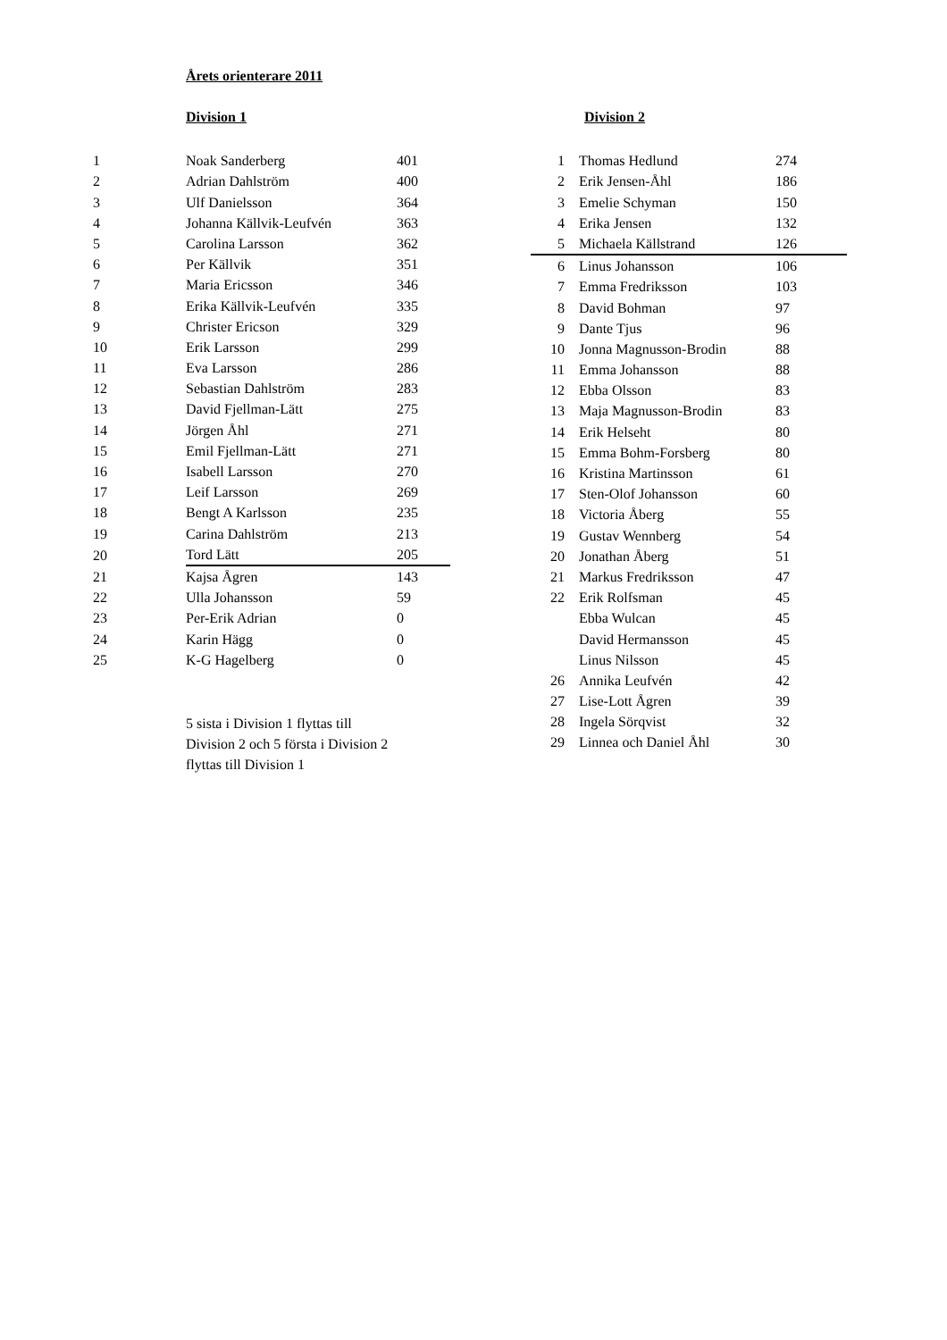Årets orienterare 2011
Division 1
| 1 | Noak Sanderberg | 401 |
| 2 | Adrian Dahlström | 400 |
| 3 | Ulf Danielsson | 364 |
| 4 | Johanna Källvik-Leufvén | 363 |
| 5 | Carolina Larsson | 362 |
| 6 | Per Källvik | 351 |
| 7 | Maria Ericsson | 346 |
| 8 | Erika Källvik-Leufvén | 335 |
| 9 | Christer Ericson | 329 |
| 10 | Erik Larsson | 299 |
| 11 | Eva Larsson | 286 |
| 12 | Sebastian Dahlström | 283 |
| 13 | David Fjellman-Lätt | 275 |
| 14 | Jörgen Åhl | 271 |
| 15 | Emil Fjellman-Lätt | 271 |
| 16 | Isabell Larsson | 270 |
| 17 | Leif Larsson | 269 |
| 18 | Bengt A Karlsson | 235 |
| 19 | Carina Dahlström | 213 |
| 20 | Tord Lätt | 205 |
| 21 | Kajsa Ågren | 143 |
| 22 | Ulla Johansson | 59 |
| 23 | Per-Erik Adrian | 0 |
| 24 | Karin Hägg | 0 |
| 25 | K-G Hagelberg | 0 |
5 sista i Division 1 flyttas till Division 2 och 5 första i Division 2 flyttas till Division 1
Division 2
| 1 | Thomas Hedlund | 274 |
| 2 | Erik Jensen-Åhl | 186 |
| 3 | Emelie Schyman | 150 |
| 4 | Erika Jensen | 132 |
| 5 | Michaela Källstrand | 126 |
| 6 | Linus Johansson | 106 |
| 7 | Emma Fredriksson | 103 |
| 8 | David Bohman | 97 |
| 9 | Dante Tjus | 96 |
| 10 | Jonna Magnusson-Brodin | 88 |
| 11 | Emma Johansson | 88 |
| 12 | Ebba Olsson | 83 |
| 13 | Maja Magnusson-Brodin | 83 |
| 14 | Erik Helseht | 80 |
| 15 | Emma Bohm-Forsberg | 80 |
| 16 | Kristina Martinsson | 61 |
| 17 | Sten-Olof Johansson | 60 |
| 18 | Victoria Åberg | 55 |
| 19 | Gustav Wennberg | 54 |
| 20 | Jonathan Åberg | 51 |
| 21 | Markus Fredriksson | 47 |
| 22 | Erik Rolfsman | 45 |
| | Ebba Wulcan | 45 |
| | David Hermansson | 45 |
| | Linus Nilsson | 45 |
| 26 | Annika Leufvén | 42 |
| 27 | Lise-Lott Ågren | 39 |
| 28 | Ingela Sörqvist | 32 |
| 29 | Linnea och Daniel Åhl | 30 |